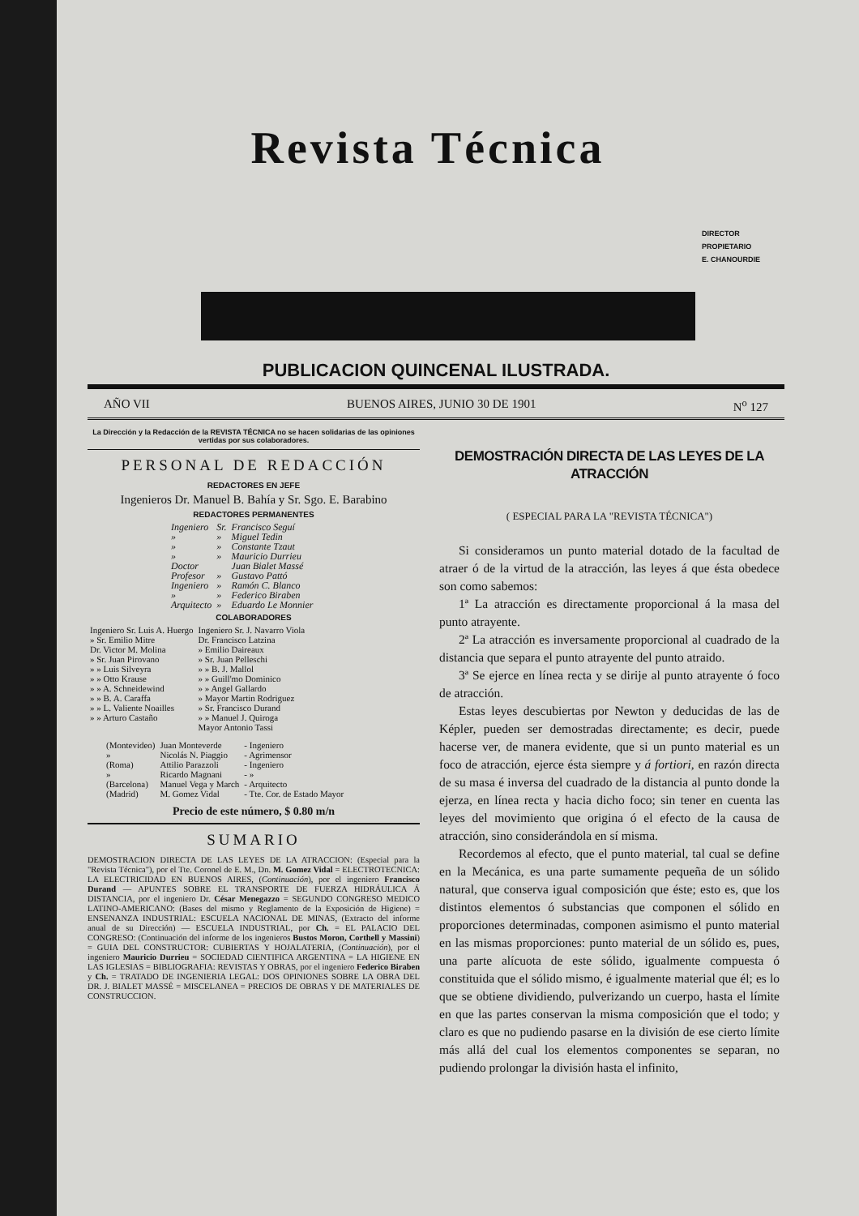Revista Técnica
DIRECTOR
PROPIETARIO
E. CHANOURDIE
PUBLICACION QUINCENAL ILUSTRADA.
AÑO VII BUENOS AIRES, JUNIO 30 DE 1901 N<sup>o</sup> 127
La Dirección y la Redacción de la REVISTA TÉCNICA no se hacen solidarias de las opiniones vertidas por sus colaboradores.
PERSONAL DE REDACCIÓN
REDACTORES EN JEFE
Ingenieros Dr. Manuel B. Bahía y Sr. Sgo. E. Barabino
REDACTORES PERMANENTES
| Ingeniero | Sr. | Francisco Seguí |
| » | » | Miguel Tedin |
| » | » | Constante Tzaut |
| » | » | Mauricio Durrieu |
| Doctor | | Juan Bialet Massé |
| Profesor | » | Gustavo Pattó |
| Ingeniero | » | Ramón C. Blanco |
| » | » | Federico Biraben |
| Arquitecto | » | Eduardo Le Monnier |
COLABORADORES
| Ingeniero Sr. Luis A. Huergo | Ingeniero Sr. J. Navarro Viola |
| » Sr. Emilio Mitre | Dr. Francisco Latzina |
| Dr. Victor M. Molina | » Emilio Daireaux |
| » Sr. Juan Pirovano | » Sr. Juan Pelleschi |
| » » Luis Silveyra | » » B. J. Mallol |
| » » Otto Krause | » » Guill'mo Dominico |
| » » A. Schneidewind | » » Angel Gallardo |
| » » B. A. Caraffa | » Mayor Martin Rodriguez |
| » » L. Valiente Noailles | » Sr. Francisco Durand |
| » » Arturo Castaño | » » Manuel J. Quiroga |
| | Mayor Antonio Tassi |
| (Montevideo) | Juan Monteverde | - Ingeniero |
| » | Nicolás N. Piaggio | - Agrimensor |
| (Roma) | Attilio Parazzoli | - Ingeniero |
| » | Ricardo Magnani | - » |
| (Barcelona) | Manuel Vega y March | - Arquitecto |
| (Madrid) | M. Gomez Vidal | - Tte. Cor. de Estado Mayor |
Precio de este número, $ 0.80 m/n
SUMARIO
DEMOSTRACION DIRECTA DE LAS LEYES DE LA ATRACCION: (Especial para la "Revista Técnica"), por el Tte. Coronel de E. M., Dn. M. Gomez Vidal = ELECTROTECNICA: LA ELECTRICIDAD EN BUENOS AIRES, (Continuación), por el ingeniero Francisco Durand — APUNTES SOBRE EL TRANSPORTE DE FUERZA HIDRÁULICA Á DISTANCIA, por el ingeniero Dr. César Menegazzo = SEGUNDO CONGRESO MEDICO LATINO-AMERICANO: (Bases del mismo y Reglamento de la Exposición de Higiene) = ENSENANZA INDUSTRIAL: ESCUELA NACIONAL DE MINAS, (Extracto del informe anual de su Dirección) — ESCUELA INDUSTRIAL, por Ch. = EL PALACIO DEL CONGRESO: (Continuación del informe de los ingenieros Bustos Moron, Corthell y Massini) = GUIA DEL CONSTRUCTOR: CUBIERTAS Y HOJALATERIA, (Continuación), por el ingeniero Mauricio Durrieu = SOCIEDAD CIENTIFICA ARGENTINA = LA HIGIENE EN LAS IGLESIAS = BIBLIOGRAFIA: REVISTAS Y OBRAS, por el ingeniero Federico Biraben y Ch. = TRATADO DE INGENIERIA LEGAL: DOS OPINIONES SOBRE LA OBRA DEL DR. J. BIALET MASSÉ = MISCELANEA = PRECIOS DE OBRAS Y DE MATERIALES DE CONSTRUCCION.
DEMOSTRACIÓN DIRECTA DE LAS LEYES DE LA ATRACCIÓN
( ESPECIAL PARA LA "REVISTA TÉCNICA")
Si consideramos un punto material dotado de la facultad de atraer ó de la virtud de la atracción, las leyes á que ésta obedece son como sabemos:
1ª La atracción es directamente proporcional á la masa del punto atrayente.
2ª La atracción es inversamente proporcional al cuadrado de la distancia que separa el punto atrayente del punto atraido.
3ª Se ejerce en línea recta y se dirije al punto atrayente ó foco de atracción.
Estas leyes descubiertas por Newton y deducidas de las de Képler, pueden ser demostradas directamente; es decir, puede hacerse ver, de manera evidente, que si un punto material es un foco de atracción, ejerce ésta siempre y á fortiori, en razón directa de su masa é inversa del cuadrado de la distancia al punto donde la ejerza, en línea recta y hacia dicho foco; sin tener en cuenta las leyes del movimiento que origina ó el efecto de la causa de atracción, sino considerándola en sí misma.
Recordemos al efecto, que el punto material, tal cual se define en la Mecánica, es una parte sumamente pequeña de un sólido natural, que conserva igual composición que éste; esto es, que los distintos elementos ó substancias que componen el sólido en proporciones determinadas, componen asimismo el punto material en las mismas proporciones: punto material de un sólido es, pues, una parte alícuota de este sólido, igualmente compuesta ó constituida que el sólido mismo, é igualmente material que él; es lo que se obtiene dividiendo, pulverizando un cuerpo, hasta el límite en que las partes conservan la misma composición que el todo; y claro es que no pudiendo pasarse en la división de ese cierto límite más allá del cual los elementos componentes se separan, no pudiendo prolongar la división hasta el infinito,